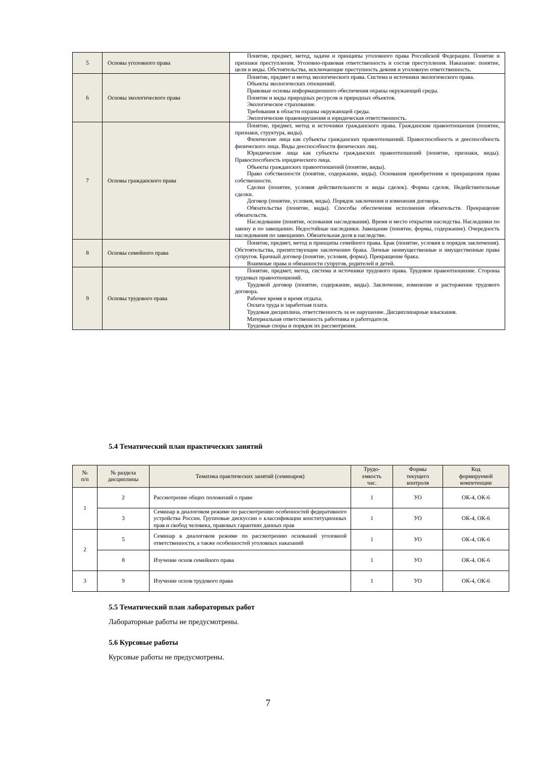| 5 | Основы уголовного права | Понятие, предмет, метод, задачи и принципы уголовного права Российской Федерации. Понятие и признаки преступления. Уголовно-правовая ответственность и состав преступления. Наказание: понятие, цели и виды. Обстоятельства, исключающие преступность деяния и уголовную ответственность. |
| 6 | Основы экологического права | Понятие, предмет и метод экологического права. Система и источники экологического права. Объекты экологических отношений. Правовые основы информационного обеспечения охраны окружающей среды. Понятие и виды природных ресурсов и природных объектов. Экологическое страхование. Требования в области охраны окружающей среды. Экологические правонарушения и юридическая ответственность. |
| 7 | Основы гражданского права | Понятие, предмет, метод и источники гражданского права. Гражданские правоотношения (понятие, признаки, структура, виды). Физические лица как субъекты гражданских правоотношений. Правоспособность и дееспособность физического лица. Виды дееспособности физических лиц. Юридические лица как субъекты гражданских правоотношений (понятие, признаки, виды). Правоспособность юридического лица. Объекты гражданских правоотношений (понятие, виды). Право собственности (понятие, содержание, виды). Основания приобретения и прекращения права собственности. Сделки (понятие, условия действительности и виды сделок). Формы сделок. Недействительные сделки. Договор (понятие, условия, виды). Порядок заключения и изменения договора. Обязательства (понятие, виды). Способы обеспечения исполнения обязательств. Прекращение обязательств. Наследование (понятие, основания наследования). Время и место открытия наследства. Наследники по закону и по завещанию. Недостойные наследники. Завещание (понятие, формы, содержание). Очередность наследования по завещанию. Обязательная доля в наследстве. |
| 8 | Основы семейного права | Понятие, предмет, метод и принципы семейного права. Брак (понятие, условия и порядок заключения). Обстоятельства, препятствующие заключению брака. Личные неимущественные и имущественные права супругов. Брачный договор (понятие, условия, форма). Прекращение брака. Взаимные права и обязанности супругов, родителей и детей. |
| 9 | Основы трудового права | Понятие, предмет, метод, система и источники трудового права. Трудовое правоотношение. Стороны трудовых правоотношений. Трудовой договор (понятие, содержание, виды). Заключение, изменение и расторжение трудового договора. Рабочее время и время отдыха. Оплата труда и заработная плата. Трудовая дисциплина, ответственность за ее нарушение. Дисциплинарные взыскания. Материальная ответственность работника и работодателя. Трудовые споры и порядок их рассмотрения. |
5.4 Тематический план практических занятий
| № п/п | № раздела дисциплины | Тематика практических занятий (семинаров) | Трудо- емкость час. | Формы текущего контроля | Код формируемой компетенции |
| --- | --- | --- | --- | --- | --- |
| 1 | 2 | Рассмотрение общих положений о праве | 1 | УО | ОК-4, ОК-6 |
| | 3 | Семинар в диалоговом режиме по рассмотрению особенностей федеративного устройства России. Групповые дискуссии о классификации конституционных прав и свобод человека, правовых гарантиях данных прав | 1 | УО | ОК-4, ОК-6 |
| 2 | 5 | Семинар в диалоговом режиме по рассмотрению оснований уголовной ответственности, а также особенностей уголовных наказаний | 1 | УО | ОК-4, ОК-6 |
| | 8 | Изучение основ семейного права | 1 | УО | ОК-4, ОК-6 |
| 3 | 9 | Изучение основ трудового права | 1 | УО | ОК-4, ОК-6 |
5.5 Тематический план лабораторных работ
Лабораторные работы не предусмотрены.
5.6 Курсовые работы
Курсовые работы не предусмотрены.
7